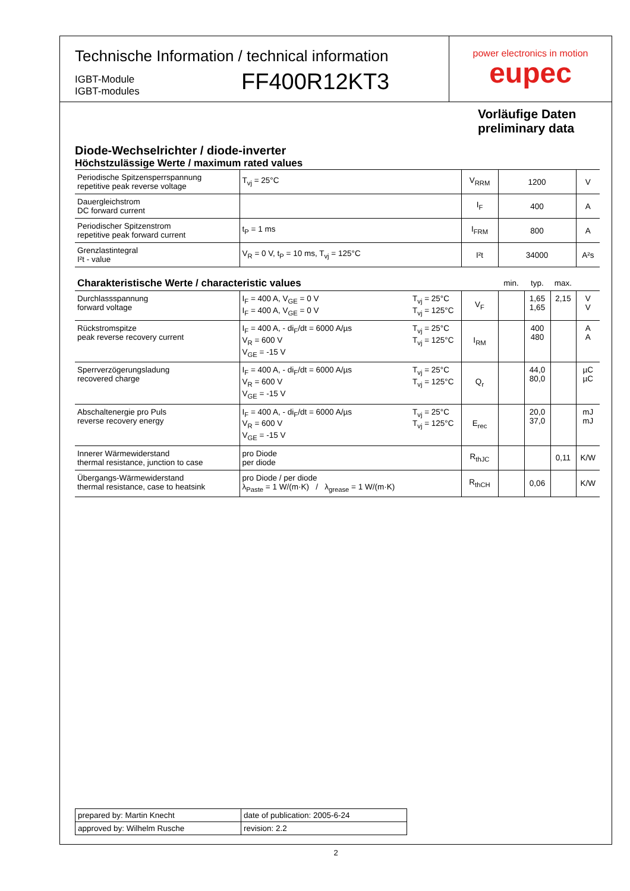Technische Information / technical information
IGBT-Module
IGBT-modules
FF400R12KT3
power electronics in motion
eupec
Vorläufige Daten
preliminary data
Diode-Wechselrichter / diode-inverter
Höchstzulässige Werte / maximum rated values
| Periodische Spitzensperrspannung repetitive peak reverse voltage | T<sub>vj</sub> = 25°C | V<sub>RRM</sub> | 1200 | V |
| Dauergleichstrom DC forward current | | I<sub>F</sub> | 400 | A |
| Periodischer Spitzenstrom repetitive peak forward current | t<sub>P</sub> = 1 ms | I<sub>FRM</sub> | 800 | A |
| Grenzlastintegral I²t - value | V<sub>R</sub> = 0 V, t<sub>P</sub> = 10 ms, T<sub>vj</sub> = 125°C | I²t | 34000 | A²s |
| Charakteristische Werte / characteristic values | | | | min. | typ. | max. | |
| Durchlassspannung forward voltage | I<sub>F</sub> = 400 A, V<sub>GE</sub> = 0 V I<sub>F</sub> = 400 A, V<sub>GE</sub> = 0 V | T<sub>vj</sub> = 25°C T<sub>vj</sub> = 125°C | V<sub>F</sub> | | 1,65 1,65 | 2,15 | V V |
| Rückstromspitze peak reverse recovery current | I<sub>F</sub> = 400 A, - di<sub>F</sub>/dt = 6000 A/µs V<sub>R</sub> = 600 V V<sub>GE</sub> = -15 V | T<sub>vj</sub> = 25°C T<sub>vj</sub> = 125°C | I<sub>RM</sub> | | 400 480 | | A A |
| Sperrverzögerungsladung recovered charge | I<sub>F</sub> = 400 A, - di<sub>F</sub>/dt = 6000 A/µs V<sub>R</sub> = 600 V V<sub>GE</sub> = -15 V | T<sub>vj</sub> = 25°C T<sub>vj</sub> = 125°C | Q<sub>r</sub> | | 44,0 80,0 | | µC µC |
| Abschaltenergie pro Puls reverse recovery energy | I<sub>F</sub> = 400 A, - di<sub>F</sub>/dt = 6000 A/µs V<sub>R</sub> = 600 V V<sub>GE</sub> = -15 V | T<sub>vj</sub> = 25°C T<sub>vj</sub> = 125°C | E<sub>rec</sub> | | 20,0 37,0 | | mJ mJ |
| Innerer Wärmewiderstand thermal resistance, junction to case | pro Diode per diode | | R<sub>thJC</sub> | | | 0,11 | K/W |
| Übergangs-Wärmewiderstand thermal resistance, case to heatsink | pro Diode / per diode λ<sub>Paste</sub> = 1 W/(m·K) / λ<sub>grease</sub> = 1 W/(m·K) | | R<sub>thCH</sub> | | 0,06 | | K/W |
| prepared by: Martin Knecht | date of publication: 2005-6-24 |
| approved by: Wilhelm Rusche | revision: 2.2 |
2